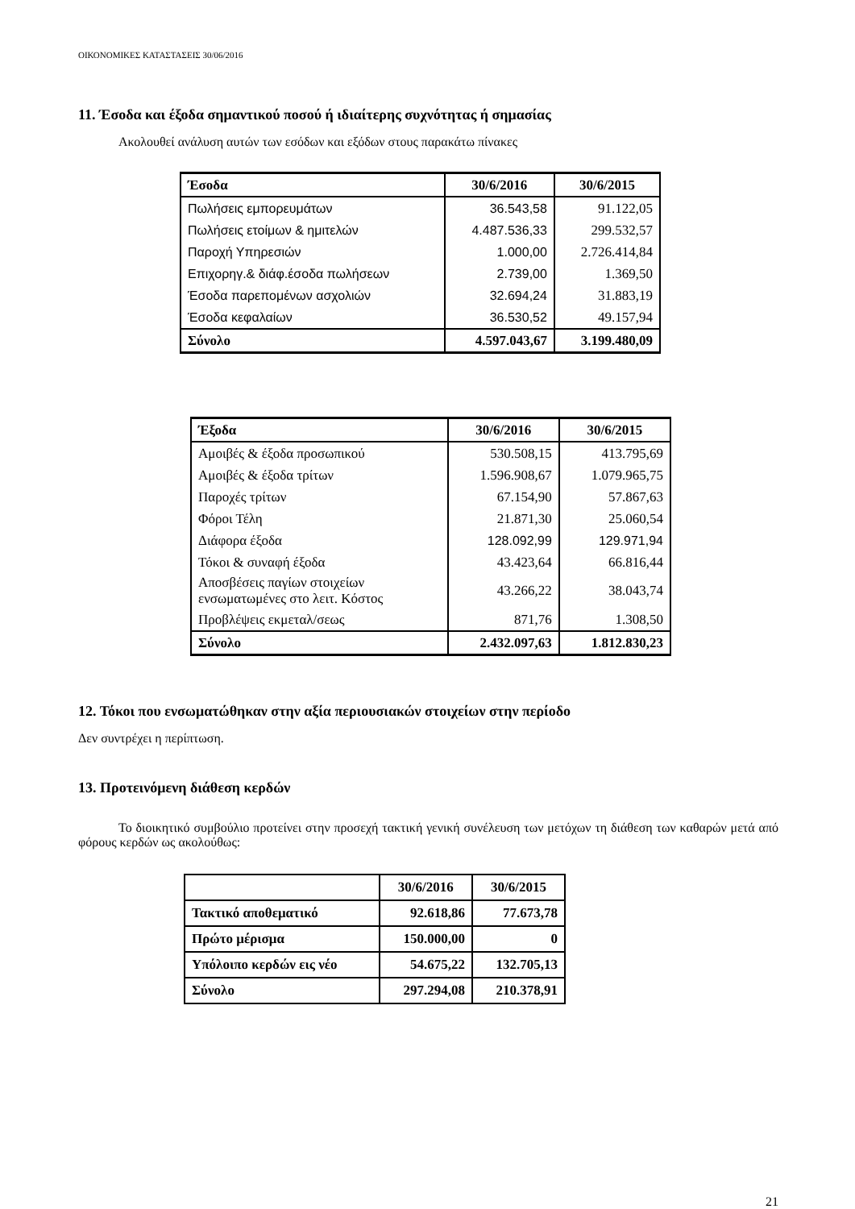ΟΙΚΟΝΟΜΙΚΕΣ ΚΑΤΑΣΤΑΣΕΙΣ 30/06/2016
11. Έσοδα και έξοδα σημαντικού ποσού ή ιδιαίτερης συχνότητας ή σημασίας
Ακολουθεί ανάλυση αυτών των εσόδων και εξόδων στους παρακάτω πίνακες
| Έσοδα | 30/6/2016 | 30/6/2015 |
| --- | --- | --- |
| Πωλήσεις εμπορευμάτων | 36.543,58 | 91.122,05 |
| Πωλήσεις ετοίμων & ημιτελών | 4.487.536,33 | 299.532,57 |
| Παροχή Υπηρεσιών | 1.000,00 | 2.726.414,84 |
| Επιχορηγ.& διάφ.έσοδα πωλήσεων | 2.739,00 | 1.369,50 |
| Έσοδα παρεπομένων ασχολιών | 32.694,24 | 31.883,19 |
| Έσοδα κεφαλαίων | 36.530,52 | 49.157,94 |
| Σύνολο | 4.597.043,67 | 3.199.480,09 |
| Έξοδα | 30/6/2016 | 30/6/2015 |
| --- | --- | --- |
| Αμοιβές & έξοδα προσωπικού | 530.508,15 | 413.795,69 |
| Αμοιβές & έξοδα τρίτων | 1.596.908,67 | 1.079.965,75 |
| Παροχές τρίτων | 67.154,90 | 57.867,63 |
| Φόροι Τέλη | 21.871,30 | 25.060,54 |
| Διάφορα έξοδα | 128.092,99 | 129.971,94 |
| Τόκοι & συναφή έξοδα | 43.423,64 | 66.816,44 |
| Αποσβέσεις παγίων στοιχείων ενσωματωμένες στο λειτ. Κόστος | 43.266,22 | 38.043,74 |
| Προβλέψεις εκμεταλ/σεως | 871,76 | 1.308,50 |
| Σύνολο | 2.432.097,63 | 1.812.830,23 |
12. Τόκοι που ενσωματώθηκαν στην αξία περιουσιακών στοιχείων στην περίοδο
Δεν συντρέχει η περίπτωση.
13. Προτεινόμενη διάθεση κερδών
Το διοικητικό συμβούλιο προτείνει στην προσεχή τακτική γενική συνέλευση των μετόχων τη διάθεση των καθαρών μετά από φόρους κερδών ως ακολούθως:
| | 30/6/2016 | 30/6/2015 |
| Τακτικό αποθεματικό | 92.618,86 | 77.673,78 |
| Πρώτο μέρισμα | 150.000,00 | 0 |
| Υπόλοιπο κερδών εις νέο | 54.675,22 | 132.705,13 |
| Σύνολο | 297.294,08 | 210.378,91 |
21